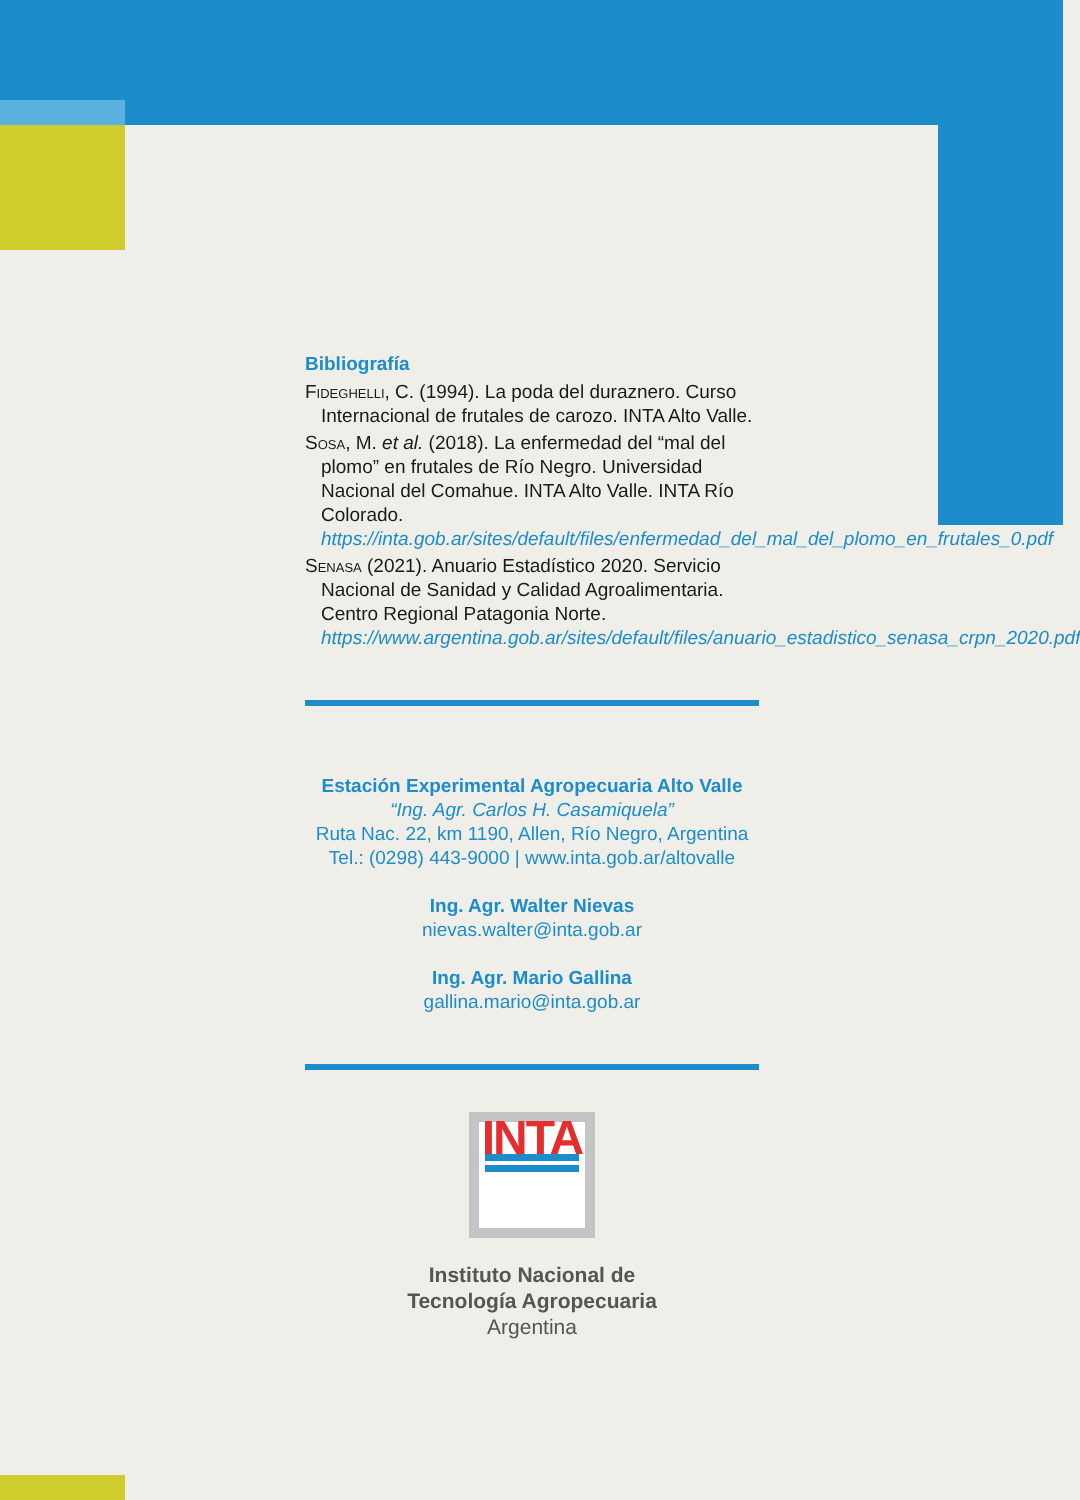Bibliografía
Fideghelli, C. (1994). La poda del duraznero. Curso Internacional de frutales de carozo. INTA Alto Valle.
Sosa, M. et al. (2018). La enfermedad del “mal del plomo” en frutales de Río Negro. Universidad Nacional del Comahue. INTA Alto Valle. INTA Río Colorado. https://inta.gob.ar/sites/default/files/enfermedad_del_mal_del_plomo_en_frutales_0.pdf
Senasa (2021). Anuario Estadístico 2020. Servicio Nacional de Sanidad y Calidad Agroalimentaria. Centro Regional Patagonia Norte. https://www.argentina.gob.ar/sites/default/files/anuario_estadistico_senasa_crpn_2020.pdf
Estación Experimental Agropecuaria Alto Valle
“Ing. Agr. Carlos H. Casamiquela”
Ruta Nac. 22, km 1190, Allen, Río Negro, Argentina
Tel.: (0298) 443-9000 | www.inta.gob.ar/altovalle
Ing. Agr. Walter Nievas
nievas.walter@inta.gob.ar
Ing. Agr. Mario Gallina
gallina.mario@inta.gob.ar
INTA
Instituto Nacional de
Tecnología Agropecuaria
Argentina